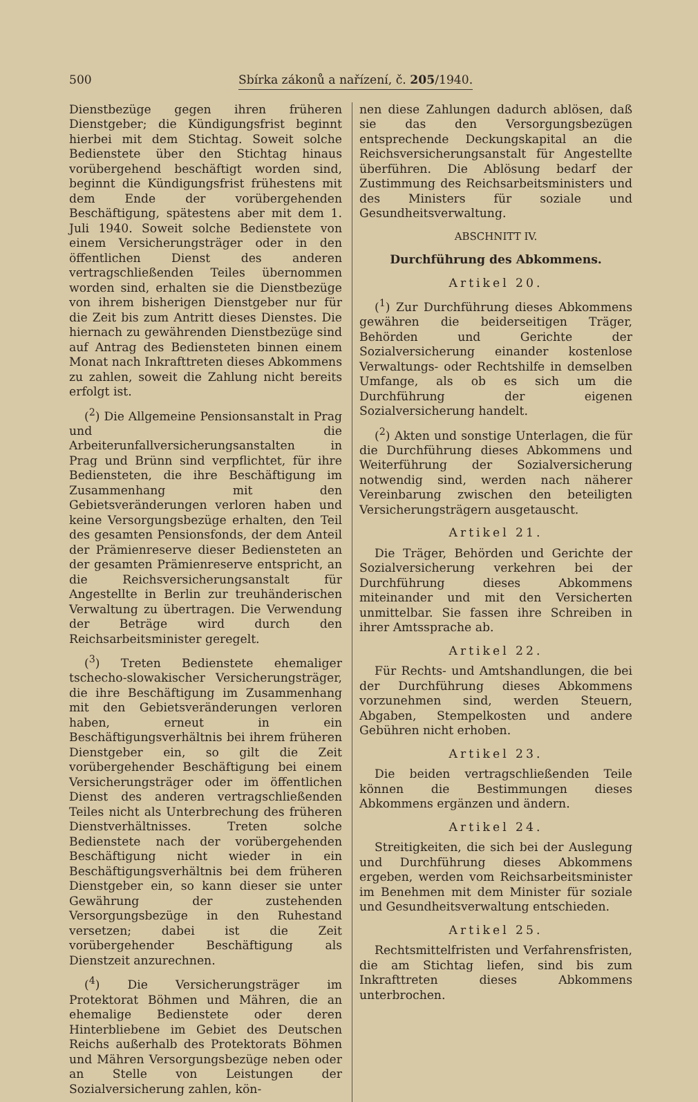500 Sbírka zákonů a nařízení, č. 205/1940.
Dienstbezüge gegen ihren früheren Dienstgeber; die Kündigungsfrist beginnt hierbei mit dem Stichtag. Soweit solche Bedienstete über den Stichtag hinaus vorübergehend beschäftigt worden sind, beginnt die Kündigungsfrist frühestens mit dem Ende der vorübergehenden Beschäftigung, spätestens aber mit dem 1. Juli 1940. Soweit solche Bedienstete von einem Versicherungsträger oder in den öffentlichen Dienst des anderen vertragschließenden Teiles übernommen worden sind, erhalten sie die Dienstbezüge von ihrem bisherigen Dienstgeber nur für die Zeit bis zum Antritt dieses Dienstes. Die hiernach zu gewährenden Dienstbezüge sind auf Antrag des Bediensteten binnen einem Monat nach Inkrafttreten dieses Abkommens zu zahlen, soweit die Zahlung nicht bereits erfolgt ist.
(<sup>2</sup>) Die Allgemeine Pensionsanstalt in Prag und die Arbeiterunfallversicherungsanstalten in Prag und Brünn sind verpflichtet, für ihre Bediensteten, die ihre Beschäftigung im Zusammenhang mit den Gebietsveränderungen verloren haben und keine Versorgungsbezüge erhalten, den Teil des gesamten Pensionsfonds, der dem Anteil der Prämienreserve dieser Bediensteten an der gesamten Prämienreserve entspricht, an die Reichsversicherungsanstalt für Angestellte in Berlin zur treuhänderischen Verwaltung zu übertragen. Die Verwendung der Beträge wird durch den Reichsarbeitsminister geregelt.
(<sup>3</sup>) Treten Bedienstete ehemaliger tschecho-slowakischer Versicherungsträger, die ihre Beschäftigung im Zusammenhang mit den Gebietsveränderungen verloren haben, erneut in ein Beschäftigungsverhältnis bei ihrem früheren Dienstgeber ein, so gilt die Zeit vorübergehender Beschäftigung bei einem Versicherungsträger oder im öffentlichen Dienst des anderen vertragschließenden Teiles nicht als Unterbrechung des früheren Dienstverhältnisses. Treten solche Bedienstete nach der vorübergehenden Beschäftigung nicht wieder in ein Beschäftigungsverhältnis bei dem früheren Dienstgeber ein, so kann dieser sie unter Gewährung der zustehenden Versorgungsbezüge in den Ruhestand versetzen; dabei ist die Zeit vorübergehender Beschäftigung als Dienstzeit anzurechnen.
(<sup>4</sup>) Die Versicherungsträger im Protektorat Böhmen und Mähren, die an ehemalige Bedienstete oder deren Hinterbliebene im Gebiet des Deutschen Reichs außerhalb des Protektorats Böhmen und Mähren Versorgungsbezüge neben oder an Stelle von Leistungen der Sozialversicherung zahlen, kön-
nen diese Zahlungen dadurch ablösen, daß sie das den Versorgungsbezügen entsprechende Deckungskapital an die Reichsversicherungsanstalt für Angestellte überführen. Die Ablösung bedarf der Zustimmung des Reichsarbeitsministers und des Ministers für soziale und Gesundheitsverwaltung.
ABSCHNITT IV.
Durchführung des Abkommens.
Artikel 20.
(<sup>1</sup>) Zur Durchführung dieses Abkommens gewähren die beiderseitigen Träger, Behörden und Gerichte der Sozialversicherung einander kostenlose Verwaltungs- oder Rechtshilfe in demselben Umfange, als ob es sich um die Durchführung der eigenen Sozialversicherung handelt.
(<sup>2</sup>) Akten und sonstige Unterlagen, die für die Durchführung dieses Abkommens und Weiterführung der Sozialversicherung notwendig sind, werden nach näherer Vereinbarung zwischen den beteiligten Versicherungsträgern ausgetauscht.
Artikel 21.
Die Träger, Behörden und Gerichte der Sozialversicherung verkehren bei der Durchführung dieses Abkommens miteinander und mit den Versicherten unmittelbar. Sie fassen ihre Schreiben in ihrer Amtssprache ab.
Artikel 22.
Für Rechts- und Amtshandlungen, die bei der Durchführung dieses Abkommens vorzunehmen sind, werden Steuern, Abgaben, Stempelkosten und andere Gebühren nicht erhoben.
Artikel 23.
Die beiden vertragschließenden Teile können die Bestimmungen dieses Abkommens ergänzen und ändern.
Artikel 24.
Streitigkeiten, die sich bei der Auslegung und Durchführung dieses Abkommens ergeben, werden vom Reichsarbeitsminister im Benehmen mit dem Minister für soziale und Gesundheitsverwaltung entschieden.
Artikel 25.
Rechtsmittelfristen und Verfahrensfristen, die am Stichtag liefen, sind bis zum Inkrafttreten dieses Abkommens unterbrochen.